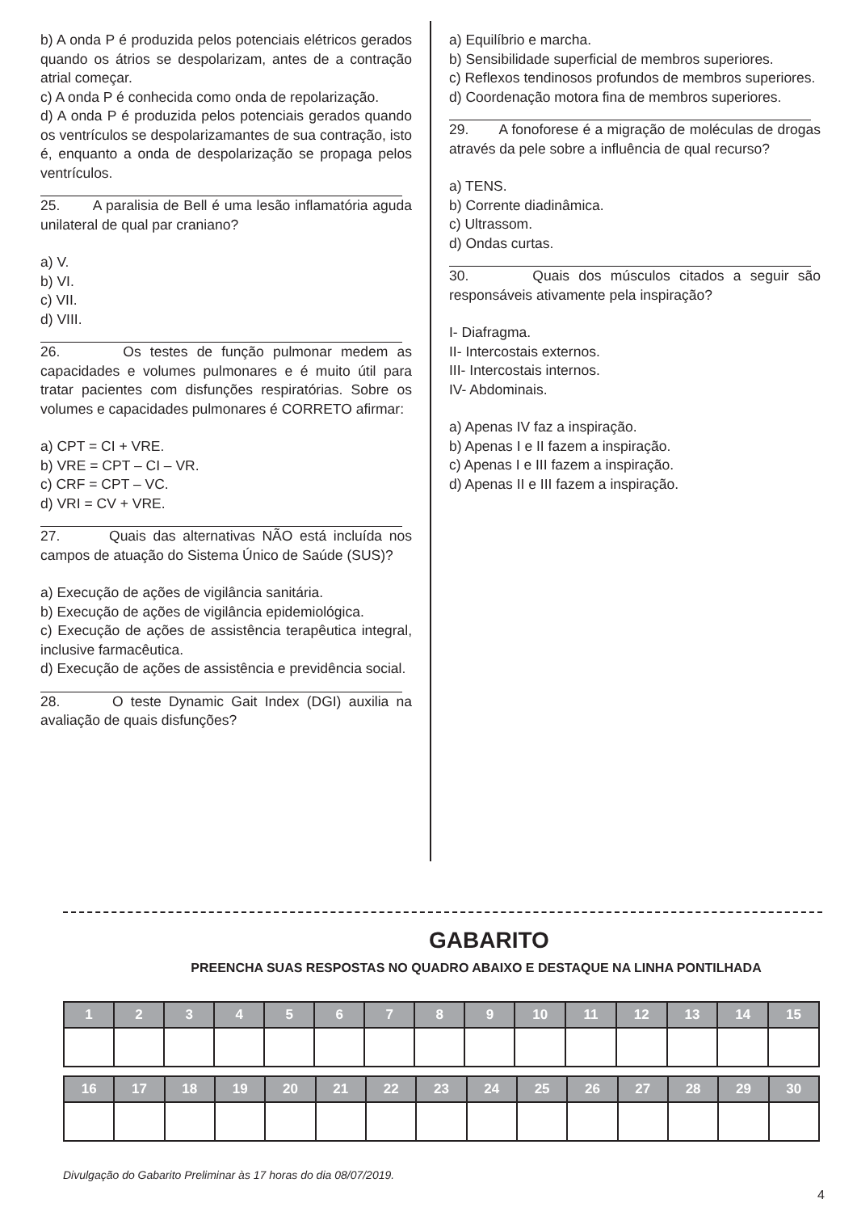b) A onda P é produzida pelos potenciais elétricos gerados quando os átrios se despolarizam, antes de a contração atrial começar.
c) A onda P é conhecida como onda de repolarização.
d) A onda P é produzida pelos potenciais gerados quando os ventrículos se despolarizamantes de sua contração, isto é, enquanto a onda de despolarização se propaga pelos ventrículos.
25. A paralisia de Bell é uma lesão inflamatória aguda unilateral de qual par craniano?
a) V.
b) VI.
c) VII.
d) VIII.
26. Os testes de função pulmonar medem as capacidades e volumes pulmonares e é muito útil para tratar pacientes com disfunções respiratórias. Sobre os volumes e capacidades pulmonares é CORRETO afirmar:
a) CPT = CI + VRE.
b) VRE = CPT – CI – VR.
c) CRF = CPT – VC.
d) VRI = CV + VRE.
27. Quais das alternativas NÃO está incluída nos campos de atuação do Sistema Único de Saúde (SUS)?
a) Execução de ações de vigilância sanitária.
b) Execução de ações de vigilância epidemiológica.
c) Execução de ações de assistência terapêutica integral, inclusive farmacêutica.
d) Execução de ações de assistência e previdência social.
28. O teste Dynamic Gait Index (DGI) auxilia na avaliação de quais disfunções?
a) Equilíbrio e marcha.
b) Sensibilidade superficial de membros superiores.
c) Reflexos tendinosos profundos de membros superiores.
d) Coordenação motora fina de membros superiores.
29. A fonoforese é a migração de moléculas de drogas através da pele sobre a influência de qual recurso?
a) TENS.
b) Corrente diadinâmica.
c) Ultrassom.
d) Ondas curtas.
30. Quais dos músculos citados a seguir são responsáveis ativamente pela inspiração?
I- Diafragma.
II- Intercostais externos.
III- Intercostais internos.
IV- Abdominais.
a) Apenas IV faz a inspiração.
b) Apenas I e II fazem a inspiração.
c) Apenas I e III fazem a inspiração.
d) Apenas II e III fazem a inspiração.
GABARITO
PREENCHA SUAS RESPOSTAS NO QUADRO ABAIXO E DESTAQUE NA LINHA PONTILHADA
| 1 | 2 | 3 | 4 | 5 | 6 | 7 | 8 | 9 | 10 | 11 | 12 | 13 | 14 | 15 |
| --- | --- | --- | --- | --- | --- | --- | --- | --- | --- | --- | --- | --- | --- | --- |
| 16 | 17 | 18 | 19 | 20 | 21 | 22 | 23 | 24 | 25 | 26 | 27 | 28 | 29 | 30 |
| --- | --- | --- | --- | --- | --- | --- | --- | --- | --- | --- | --- | --- | --- | --- |
Divulgação do Gabarito Preliminar às 17 horas do dia 08/07/2019.
4